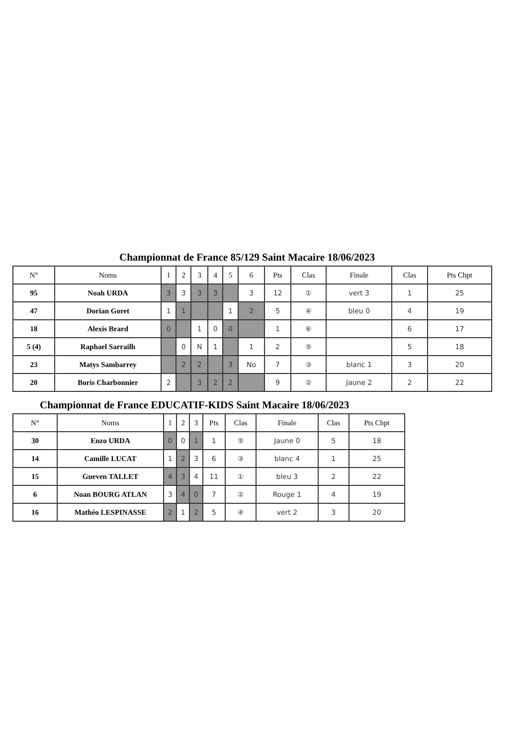Championnat de France 85/129 Saint Macaire 18/06/2023
| N° | Noms | 1 | 2 | 3 | 4 | 5 | 6 | Pts | Clas | Finale | Clas | Pts Chpt |
| --- | --- | --- | --- | --- | --- | --- | --- | --- | --- | --- | --- | --- |
| 95 | Noah URDA | 3 | 3 | 3 | 3 | | 3 | 12 | ① | vert 3 | 1 | 25 |
| 47 | Dorian Goret | 1 | 1 | | | 1 | 2 | 5 | ④ | bleu 0 | 4 | 19 |
| 18 | Alexis Brard | 0 | | 1 | 0 | 0 | | 1 | ⑥ | | 6 | 17 |
| 5 (4) | Raphael Sarrailh | | 0 | N | 1 | | 1 | 2 | ⑤ | | 5 | 18 |
| 23 | Matys Sambarrey | | 2 | 2 | | 3 | No | 7 | ③ | blanc 1 | 3 | 20 |
| 20 | Boris Charbonnier | 2 | | 3 | 2 | 2 | | 9 | ② | Jaune 2 | 2 | 22 |
Championnat de France EDUCATIF-KIDS Saint Macaire 18/06/2023
| N° | Noms | 1 | 2 | 3 | Pts | Clas | Finale | Clas | Pts Chpt |
| --- | --- | --- | --- | --- | --- | --- | --- | --- | --- |
| 30 | Enzo URDA | 0 | 0 | 1 | 1 | ⑤ | Jaune 0 | 5 | 18 |
| 14 | Camille LUCAT | 1 | 2 | 3 | 6 | ③ | blanc 4 | 1 | 25 |
| 15 | Gueven TALLET | 4 | 3 | 4 | 11 | ① | bleu 3 | 2 | 22 |
| 6 | Noan BOURG ATLAN | 3 | 4 | 0 | 7 | ② | Rouge 1 | 4 | 19 |
| 16 | Mathéo LESPINASSE | 2 | 1 | 2 | 5 | ④ | vert 2 | 3 | 20 |